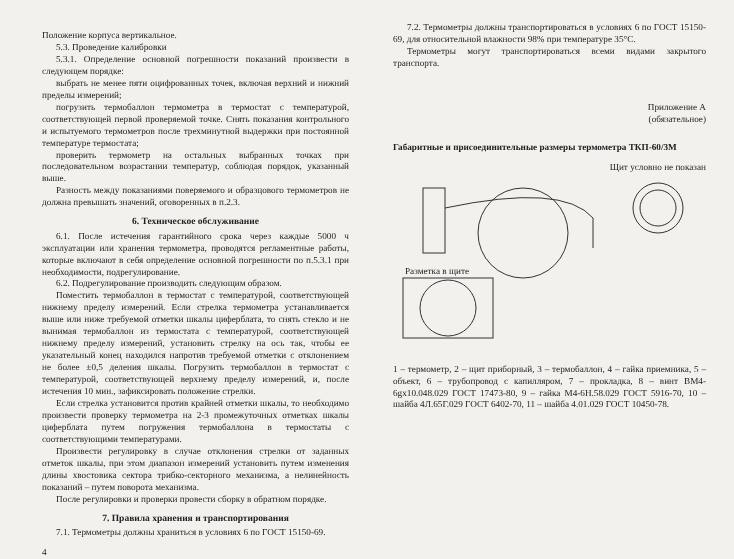Положение корпуса вертикальное.
5.3. Проведение калибровки
5.3.1. Определение основной погрешности показаний произвести в следующем порядке:
выбрать не менее пяти оцифрованных точек, включая верхний и нижний пределы измерений;
погрузить термобаллон термометра в термостат с температурой, соответствующей первой проверяемой точке. Снять показания контрольного и испытуемого термометров после трехминутной выдержки при постоянной температуре термостата;
проверить термометр на остальных выбранных точках при последовательном возрастании температур, соблюдая порядок, указанный выше.
Разность между показаниями поверяемого и образцового термометров не должна превышать значений, оговоренных в п.2.3.
6. Техническое обслуживание
6.1. После истечения гарантийного срока через каждые 5000 ч эксплуатации или хранения термометра, проводятся регламентные работы, которые включают в себя определение основной погрешности по п.5.3.1 при необходимости, подрегулирование.
6.2. Подрегулирование производить следующим образом.
Поместить термобаллон в термостат с температурой, соответствующей нижнему пределу измерений. Если стрелка термометра устанавливается выше или ниже требуемой отметки шкалы циферблата, то снять стекло и не вынимая термобаллон из термостата с температурой, соответствующей нижнему пределу измерений, установить стрелку на ось так, чтобы ее указательный конец находился напротив требуемой отметки с отклонением не более ±0,5 деления шкалы. Погрузить термобаллон в термостат с температурой, соответствующей верхнему пределу измерений, и, после истечения 10 мин., зафиксировать положение стрелки.
Если стрелка установится против крайней отметки шкалы, то необходимо произвести проверку термометра на 2-3 промежуточных отметках шкалы циферблата путем погружения термобаллона в термостаты с соответствующими температурами.
Произвести регулировку в случае отклонения стрелки от заданных отметок шкалы, при этом диапазон измерений установить путем изменения длины хвостовика сектора трибко-секторного механизма, а нелинейность показаний – путем поворота механизма.
После регулировки и проверки провести сборку в обратном порядке.
7. Правила хранения и транспортирования
7.1. Термометры должны храниться в условиях 6 по ГОСТ 15150-69.
4
7.2. Термометры должны транспортироваться в условиях 6 по ГОСТ 15150-69, для относительной влажности 98% при температуре 35°С.
Термометры могут транспортироваться всеми видами закрытого транспорта.
Приложение А
(обязательное)
Габаритные и присоединительные размеры термометра ТКП-60/3М
Щит условно не показан
Разметка в щите
1 – термометр, 2 – щит приборный, 3 – термобаллон, 4 – гайка приемника, 5 – объект, 6 – трубопровод с капилляром, 7 – прокладка, 8 – винт ВМ4-6gх10.048.029 ГОСТ 17473-80, 9 – гайка М4-6Н.58.029 ГОСТ 5916-70, 10 – шайба 4Л.65Г.029 ГОСТ 6402-70, 11 – шайба 4.01.029 ГОСТ 10450-78.